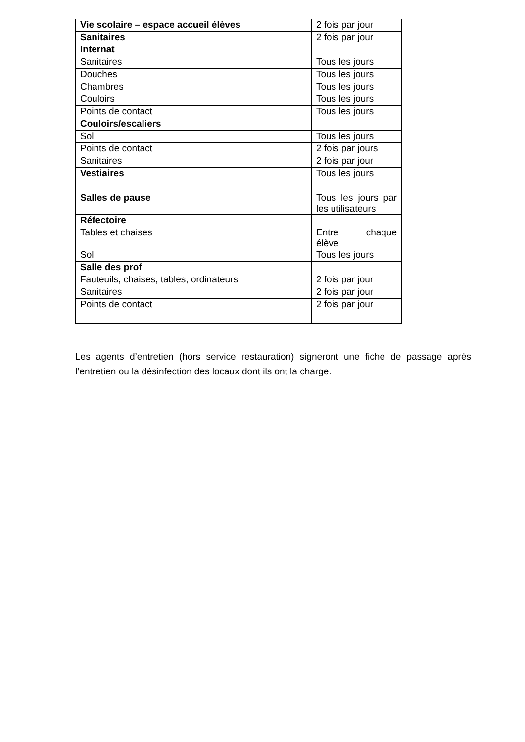| Vie scolaire – espace accueil élèves | 2 fois par jour |
| Sanitaires | 2 fois par jour |
| Internat | |
| Sanitaires | Tous les jours |
| Douches | Tous les jours |
| Chambres | Tous les jours |
| Couloirs | Tous les jours |
| Points de contact | Tous les jours |
| Couloirs/escaliers | |
| Sol | Tous les jours |
| Points de contact | 2 fois par jours |
| Sanitaires | 2 fois par jour |
| Vestiaires | Tous les jours |
| Salles de pause | Tous les jours par les utilisateurs |
| Réfectoire | |
| Tables et chaises | Entre chaque élève |
| Sol | Tous les jours |
| Salle des prof | |
| Fauteuils, chaises, tables, ordinateurs | 2 fois par jour |
| Sanitaires | 2 fois par jour |
| Points de contact | 2 fois par jour |
Les agents d’entretien (hors service restauration) signeront une fiche de passage après l’entretien ou la désinfection des locaux dont ils ont la charge.